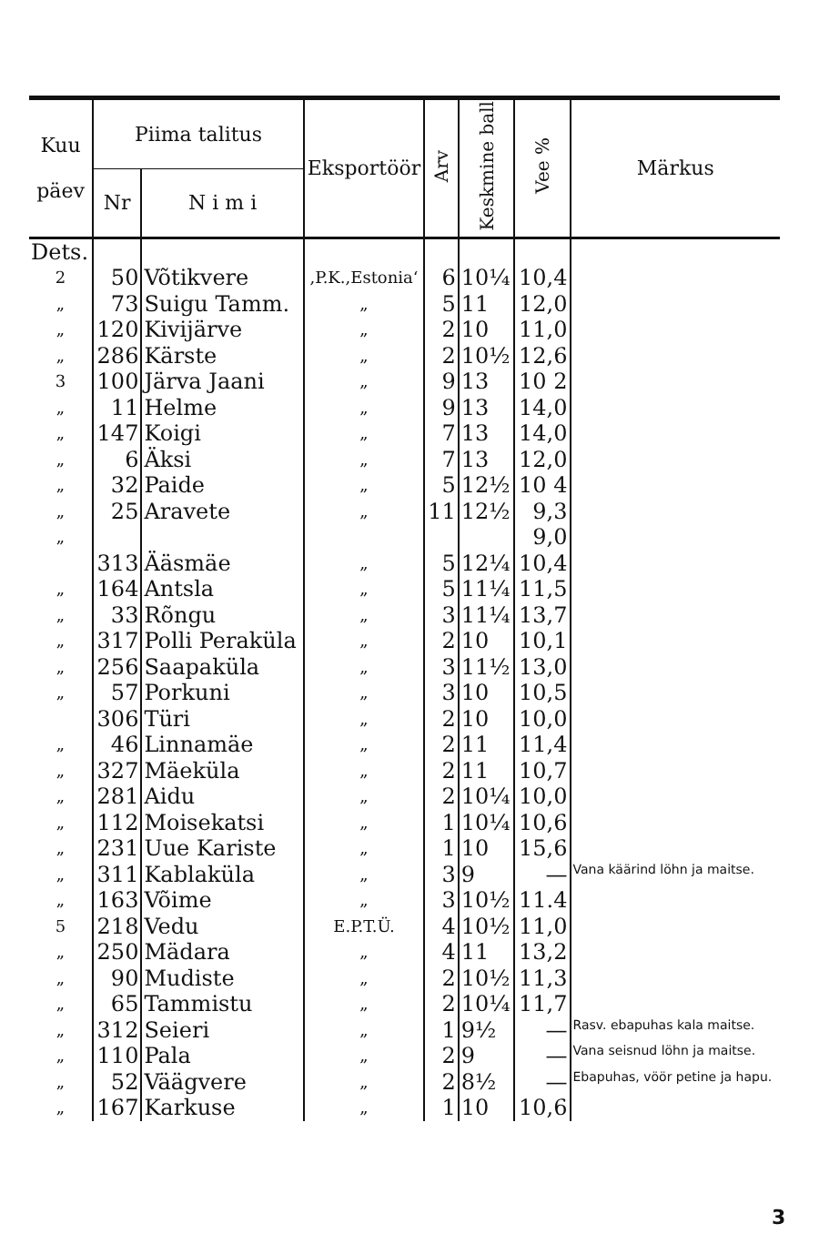| Kuu päev | Piima talitus | | Eksportöör | Arv | Keskmine ball | Vee % | Märkus |
| --- | --- | --- | --- | --- | --- | --- | --- |
| | Nr | N i m i | | | | | |
| Dets. | | | | | | | |
| 2 | 50 | Võtikvere | ,P.K.,Estonia‘ | 6 | 10¼ | 10,4 | |
| „ | 73 | Suigu Tamm. | „ | 5 | 11 | 12,0 | |
| „ | 120 | Kivijärve | „ | 2 | 10 | 11,0 | |
| „ | 286 | Kärste | „ | 2 | 10½ | 12,6 | |
| 3 | 100 | Järva Jaani | „ | 9 | 13 | 10 2 | |
| „ | 11 | Helme | „ | 9 | 13 | 14,0 | |
| „ | 147 | Koigi | „ | 7 | 13 | 14,0 | |
| „ | 6 | Äksi | „ | 7 | 13 | 12,0 | |
| „ | 32 | Paide | „ | 5 | 12½ | 10 4 | |
| „ | 25 | Aravete | „ | 11 | 12½ | 9,3 | |
| „ | | | | | | 9,0 | |
| | 313 | Ääsmäe | „ | 5 | 12¼ | 10,4 | |
| „ | 164 | Antsla | „ | 5 | 11¼ | 11,5 | |
| „ | 33 | Rõngu | „ | 3 | 11¼ | 13,7 | |
| „ | 317 | Polli Peraküla | „ | 2 | 10 | 10,1 | |
| „ | 256 | Saapaküla | „ | 3 | 11½ | 13,0 | |
| „ | 57 | Porkuni | „ | 3 | 10 | 10,5 | |
| | 306 | Türi | „ | 2 | 10 | 10,0 | |
| „ | 46 | Linnamäe | „ | 2 | 11 | 11,4 | |
| „ | 327 | Mäeküla | „ | 2 | 11 | 10,7 | |
| „ | 281 | Aidu | „ | 2 | 10¼ | 10,0 | |
| „ | 112 | Moisekatsi | „ | 1 | 10¼ | 10,6 | |
| „ | 231 | Uue Kariste | „ | 1 | 10 | 15,6 | |
| „ | 311 | Kablaküla | „ | 3 | 9 | — | Vana käärind löhn ja maitse. |
| „ | 163 | Võime | „ | 3 | 10½ | 11.4 | |
| 5 | 218 | Vedu | E.P.T.Ü. | 4 | 10½ | 11,0 | |
| „ | 250 | Mädara | „ | 4 | 11 | 13,2 | |
| „ | 90 | Mudiste | „ | 2 | 10½ | 11,3 | |
| „ | 65 | Tammistu | „ | 2 | 10¼ | 11,7 | |
| „ | 312 | Seieri | „ | 1 | 9½ | — | Rasv. ebapuhas kala maitse. |
| „ | 110 | Pala | „ | 2 | 9 | — | Vana seisnud löhn ja maitse. |
| „ | 52 | Väägvere | „ | 2 | 8½ | — | Ebapuhas, vöör petine ja hapu. |
| „ | 167 | Karkuse | „ | 1 | 10 | 10,6 | |
3